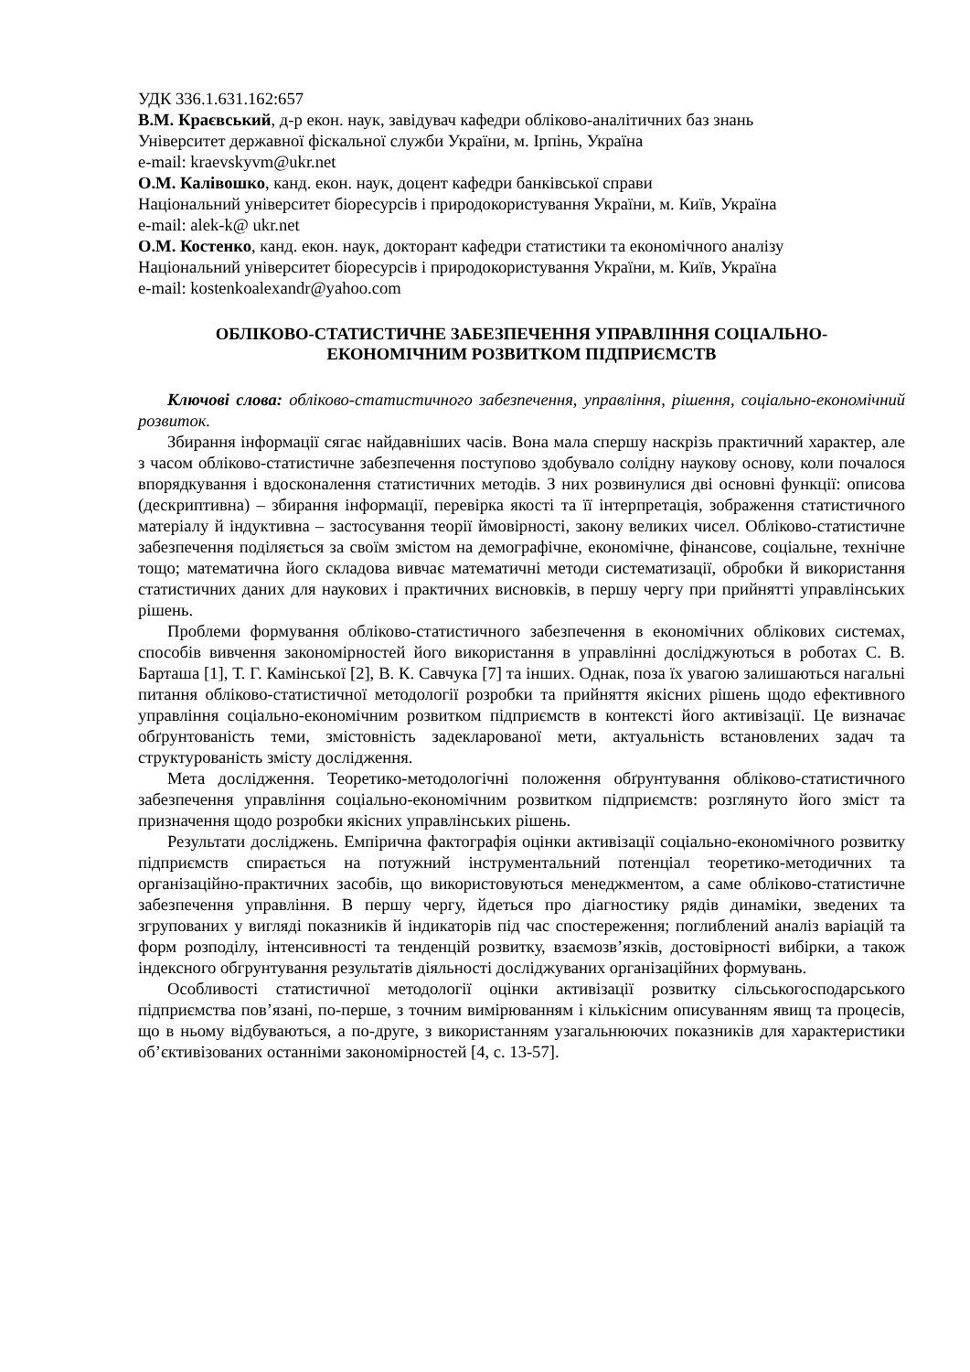УДК 336.1.631.162:657
В.М. Краєвський, д-р екон. наук, завідувач кафедри обліково-аналітичних баз знань
Університет державної фіскальної служби України, м. Ірпінь, Україна
e-mail: kraevskyvm@ukr.net
О.М. Калівошко, канд. екон. наук, доцент кафедри банківської справи
Національний університет біоресурсів і природокористування України, м. Київ, Україна
e-mail: alek-k@ ukr.net
О.М. Костенко, канд. екон. наук, докторант кафедри статистики та економічного аналізу
Національний університет біоресурсів і природокористування України, м. Київ, Україна
e-mail: kostenkoalexandr@yahoo.com
ОБЛІКОВО-СТАТИСТИЧНЕ ЗАБЕЗПЕЧЕННЯ УПРАВЛІННЯ СОЦІАЛЬНО-
ЕКОНОМІЧНИМ РОЗВИТКОМ ПІДПРИЄМСТВ
Ключові слова: обліково-статистичного забезпечення, управління, рішення, соціально-економічний розвиток.
Збирання інформації сягає найдавніших часів. Вона мала спершу наскрізь практичний характер, але з часом обліково-статистичне забезпечення поступово здобувало солідну наукову основу, коли почалося впорядкування і вдосконалення статистичних методів. З них розвинулися дві основні функції: описова (дескриптивна) – збирання інформації, перевірка якості та її інтерпретація, зображення статистичного матеріалу й індуктивна – застосування теорії ймовірності, закону великих чисел. Обліково-статистичне забезпечення поділяється за своїм змістом на демографічне, економічне, фінансове, соціальне, технічне тощо; математична його складова вивчає математичні методи систематизації, обробки й використання статистичних даних для наукових і практичних висновків, в першу чергу при прийнятті управлінських рішень.
Проблеми формування обліково-статистичного забезпечення в економічних облікових системах, способів вивчення закономірностей його використання в управлінні досліджуються в роботах С. В. Барташа [1], Т. Г. Камінської [2], В. К. Савчука [7] та інших. Однак, поза їх увагою залишаються нагальні питання обліково-статистичної методології розробки та прийняття якісних рішень щодо ефективного управління соціально-економічним розвитком підприємств в контексті його активізації. Це визначає обґрунтованість теми, змістовність задекларованої мети, актуальність встановлених задач та структурованість змісту дослідження.
Мета дослідження. Теоретико-методологічні положення обґрунтування обліково-статистичного забезпечення управління соціально-економічним розвитком підприємств: розглянуто його зміст та призначення щодо розробки якісних управлінських рішень.
Результати досліджень. Емпірична фактографія оцінки активізації соціально-економічного розвитку підприємств спирається на потужний інструментальний потенціал теоретико-методичних та організаційно-практичних засобів, що використовуються менеджментом, а саме обліково-статистичне забезпечення управління. В першу чергу, йдеться про діагностику рядів динаміки, зведених та згрупованих у вигляді показників й індикаторів під час спостереження; поглиблений аналіз варіацій та форм розподілу, інтенсивності та тенденцій розвитку, взаємозв’язків, достовірності вибірки, а також індексного обгрунтування результатів діяльності досліджуваних організаційних формувань.
Особливості статистичної методології оцінки активізації розвитку сільськогосподарського підприємства пов’язані, по-перше, з точним вимірюванням і кількісним описуванням явищ та процесів, що в ньому відбуваються, а по-друге, з використанням узагальнюючих показників для характеристики об’єктивізованих останніми закономірностей [4, с. 13-57].